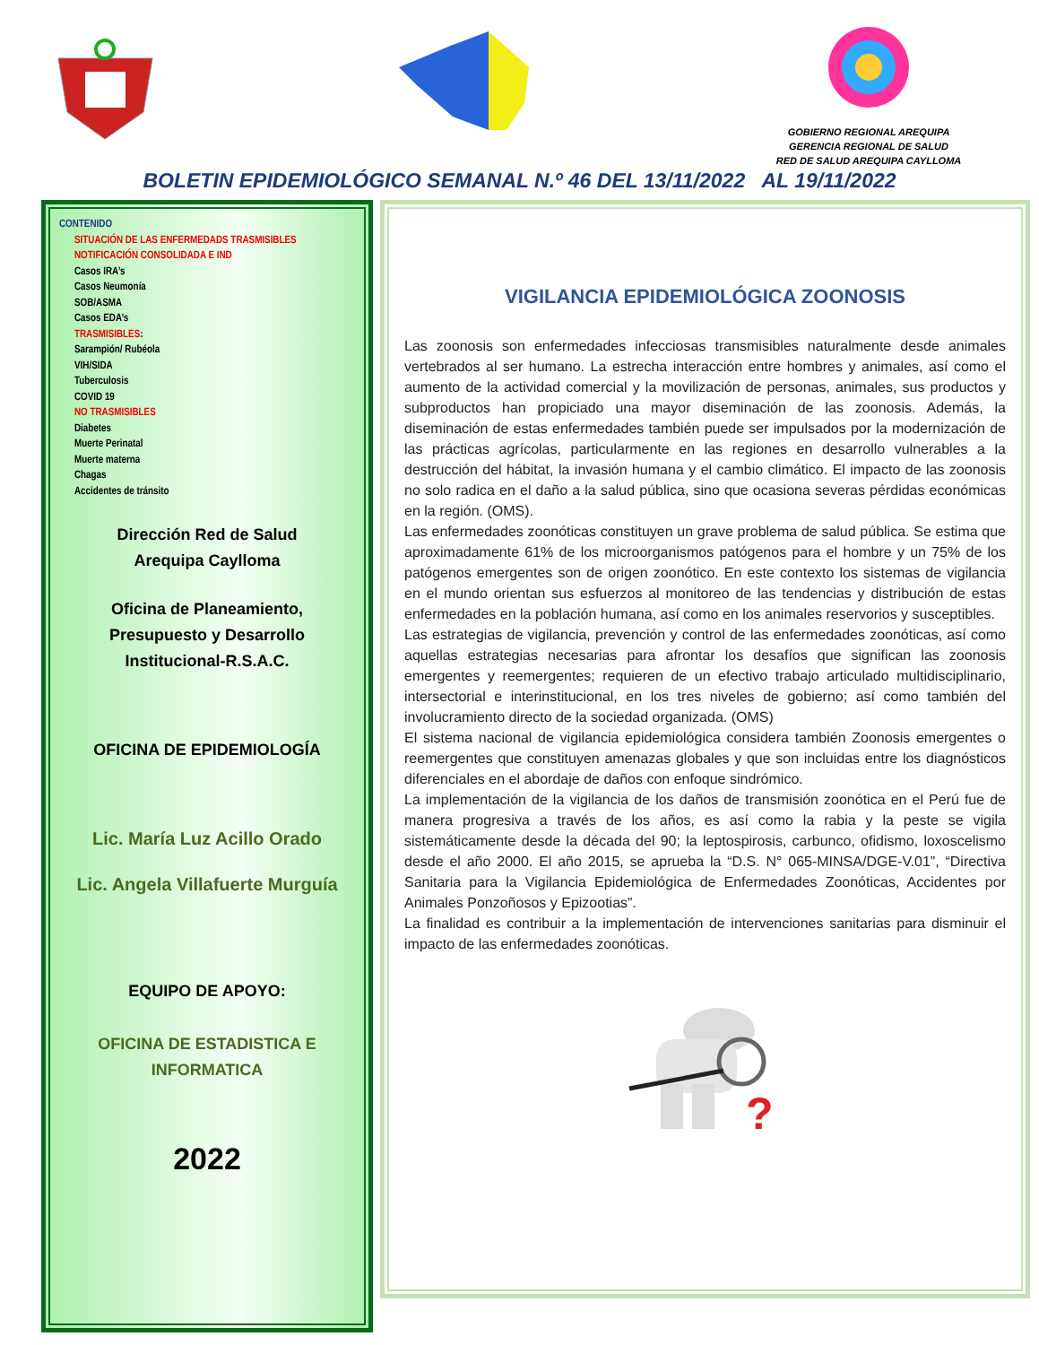GOBIERNO REGIONAL AREQUIPA
GERENCIA REGIONAL DE SALUD
RED DE SALUD AREQUIPA CAYLLOMA
BOLETIN EPIDEMIOLÓGICO SEMANAL N.º 46 DEL 13/11/2022 AL 19/11/2022
CONTENIDO
SITUACIÓN DE LAS ENFERMEDADS TRASMISIBLES
NOTIFICACIÓN CONSOLIDADA E IND
Casos IRA’s
Casos Neumonía
SOB/ASMA
Casos EDA’s
TRASMISIBLES:
Sarampión/ Rubéola
VIH/SIDA
Tuberculosis
COVID 19
NO TRASMISIBLES
Diabetes
Muerte Perinatal
Muerte materna
Chagas
Accidentes de tránsito
Dirección Red de Salud
Arequipa Caylloma
Oficina de Planeamiento,
Presupuesto y Desarrollo
Institucional-R.S.A.C.
OFICINA DE EPIDEMIOLOGÍA
Lic. María Luz Acillo Orado
Lic. Angela Villafuerte Murguía
EQUIPO DE APOYO:
OFICINA DE ESTADISTICA E
INFORMATICA
2022
VIGILANCIA EPIDEMIOLÓGICA ZOONOSIS
Las zoonosis son enfermedades infecciosas transmisibles naturalmente desde animales vertebrados al ser humano. La estrecha interacción entre hombres y animales, así como el aumento de la actividad comercial y la movilización de personas, animales, sus productos y subproductos han propiciado una mayor diseminación de las zoonosis. Además, la diseminación de estas enfermedades también puede ser impulsados por la modernización de las prácticas agrícolas, particularmente en las regiones en desarrollo vulnerables a la destrucción del hábitat, la invasión humana y el cambio climático. El impacto de las zoonosis no solo radica en el daño a la salud pública, sino que ocasiona severas pérdidas económicas en la región. (OMS).
Las enfermedades zoonóticas constituyen un grave problema de salud pública. Se estima que aproximadamente 61% de los microorganismos patógenos para el hombre y un 75% de los patógenos emergentes son de origen zoonótico. En este contexto los sistemas de vigilancia en el mundo orientan sus esfuerzos al monitoreo de las tendencias y distribución de estas enfermedades en la población humana, así como en los animales reservorios y susceptibles.
Las estrategias de vigilancia, prevención y control de las enfermedades zoonóticas, así como aquellas estrategias necesarias para afrontar los desafíos que significan las zoonosis emergentes y reemergentes; requieren de un efectivo trabajo articulado multidisciplinario, intersectorial e interinstitucional, en los tres niveles de gobierno; así como también del involucramiento directo de la sociedad organizada. (OMS)
El sistema nacional de vigilancia epidemiológica considera también Zoonosis emergentes o reemergentes que constituyen amenazas globales y que son incluidas entre los diagnósticos diferenciales en el abordaje de daños con enfoque sindrómico.
La implementación de la vigilancia de los daños de transmisión zoonótica en el Perú fue de manera progresiva a través de los años, es así como la rabia y la peste se vigila sistemáticamente desde la década del 90; la leptospirosis, carbunco, ofidismo, loxoscelismo desde el año 2000. El año 2015, se aprueba la “D.S. N° 065-MINSA/DGE-V.01”, “Directiva Sanitaria para la Vigilancia Epidemiológica de Enfermedades Zoonóticas, Accidentes por Animales Ponzoñosos y Epizootias”.
La finalidad es contribuir a la implementación de intervenciones sanitarias para disminuir el impacto de las enfermedades zoonóticas.
?